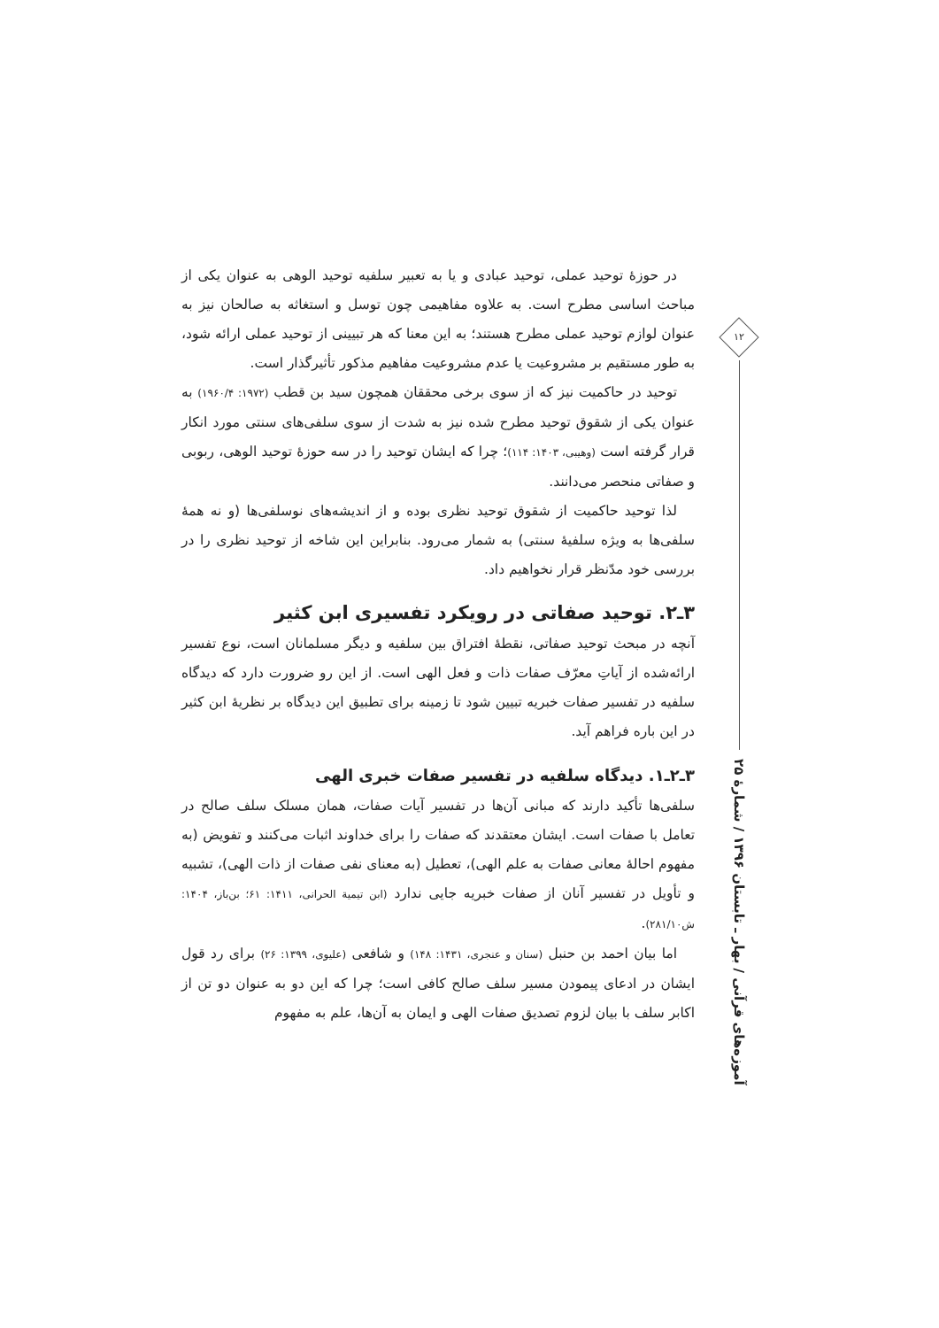در حوزهٔ توحید عملی، توحید عبادی و یا به تعبیر سلفیه توحید الوهی به عنوان یکی از مباحث اساسی مطرح است. به علاوه مفاهیمی چون توسل و استغاثه به صالحان نیز به عنوان لوازم توحید عملی مطرح هستند؛ به این معنا که هر تبیینی از توحید عملی ارائه شود، به طور مستقیم بر مشروعیت یا عدم مشروعیت مفاهیم مذکور تأثیرگذار است.
توحید در حاکمیت نیز که از سوی برخی محققان همچون سید بن قطب (۱۹۷۲: ۱۹۶۰/۴) به عنوان یکی از شقوق توحید مطرح شده نیز به شدت از سوی سلفی‌های سنتی مورد انکار قرار گرفته است (وهیبی، ۱۴۰۳: ۱۱۴)؛ چرا که ایشان توحید را در سه حوزهٔ توحید الوهی، ربوبی و صفاتی منحصر می‌دانند.
لذا توحید حاکمیت از شقوق توحید نظری بوده و از اندیشه‌های نوسلفی‌ها (و نه همهٔ سلفی‌ها به ویژه سلفیهٔ سنتی) به شمار می‌رود. بنابراین این شاخه از توحید نظری را در بررسی خود مدّنظر قرار نخواهیم داد.
۳ـ۲. توحید صفاتی در رویکرد تفسیری ابن کثیر
آنچه در مبحث توحید صفاتی، نقطهٔ افتراق بین سلفیه و دیگر مسلمانان است، نوع تفسیر ارائه‌شده از آیاتِ معرّف صفات ذات و فعل الهی است. از این رو ضرورت دارد که دیدگاه سلفیه در تفسیر صفات خبریه تبیین شود تا زمینه برای تطبیق این دیدگاه بر نظریهٔ ابن کثیر در این باره فراهم آید.
۳ـ۲ـ۱. دیدگاه سلفیه در تفسیر صفات خبری الهی
سلفی‌ها تأکید دارند که مبانی آن‌ها در تفسیر آیات صفات، همان مسلک سلف صالح در تعامل با صفات است. ایشان معتقدند که صفات را برای خداوند اثبات می‌کنند و تفویض (به مفهوم احالهٔ معانی صفات به علم الهی)، تعطیل (به معنای نفی صفات از ذات الهی)، تشبیه و تأویل در تفسیر آنان از صفات خبریه جایی ندارد (ابن تیمیة الحرانی، ۱۴۱۱: ۶۱؛ بن‌باز، ۱۴۰۴: ش۲۸۱/۱۰).
اما بیان احمد بن حنبل (سنان و عنجری، ۱۴۳۱: ۱۴۸) و شافعی (علیوی، ۱۳۹۹: ۲۶) برای رد قول ایشان در ادعای پیمودن مسیر سلف صالح کافی است؛ چرا که این دو به عنوان دو تن از اکابر سلف با بیان لزوم تصدیق صفات الهی و ایمان به آن‌ها، علم به مفهوم
۱۲
آموزه‌های قرآنی / بهار ـ تابستان ۱۳۹۶ / شمارهٔ ۲۵